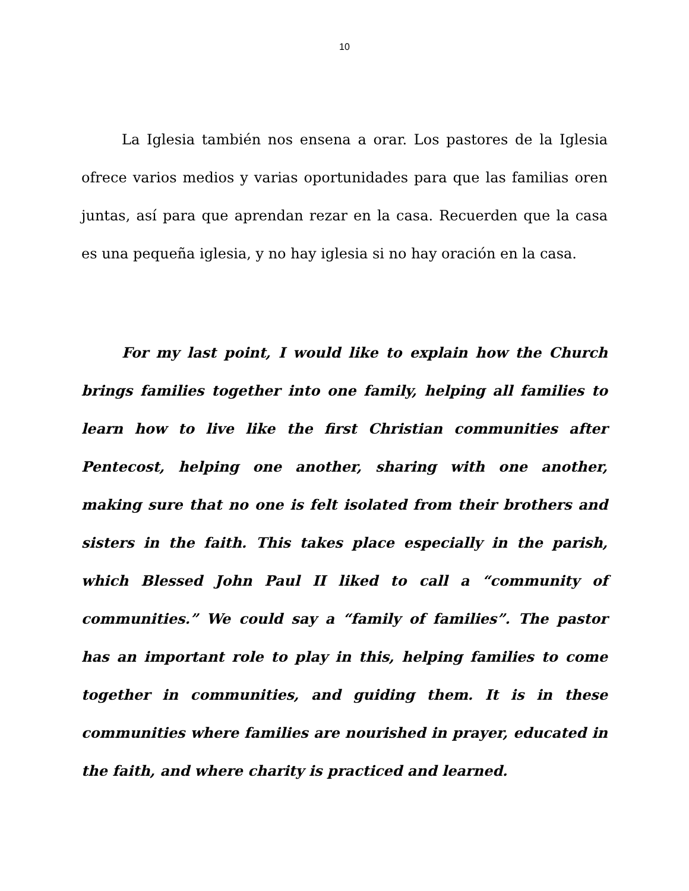10
La Iglesia también nos ensena a orar. Los pastores de la Iglesia ofrece varios medios y varias oportunidades para que las familias oren juntas, así para que aprendan rezar en la casa. Recuerden que la casa es una pequeña iglesia, y no hay iglesia si no hay oración en la casa.
For my last point, I would like to explain how the Church brings families together into one family, helping all families to learn how to live like the first Christian communities after Pentecost, helping one another, sharing with one another, making sure that no one is felt isolated from their brothers and sisters in the faith. This takes place especially in the parish, which Blessed John Paul II liked to call a “community of communities.” We could say a “family of families”. The pastor has an important role to play in this, helping families to come together in communities, and guiding them. It is in these communities where families are nourished in prayer, educated in the faith, and where charity is practiced and learned.